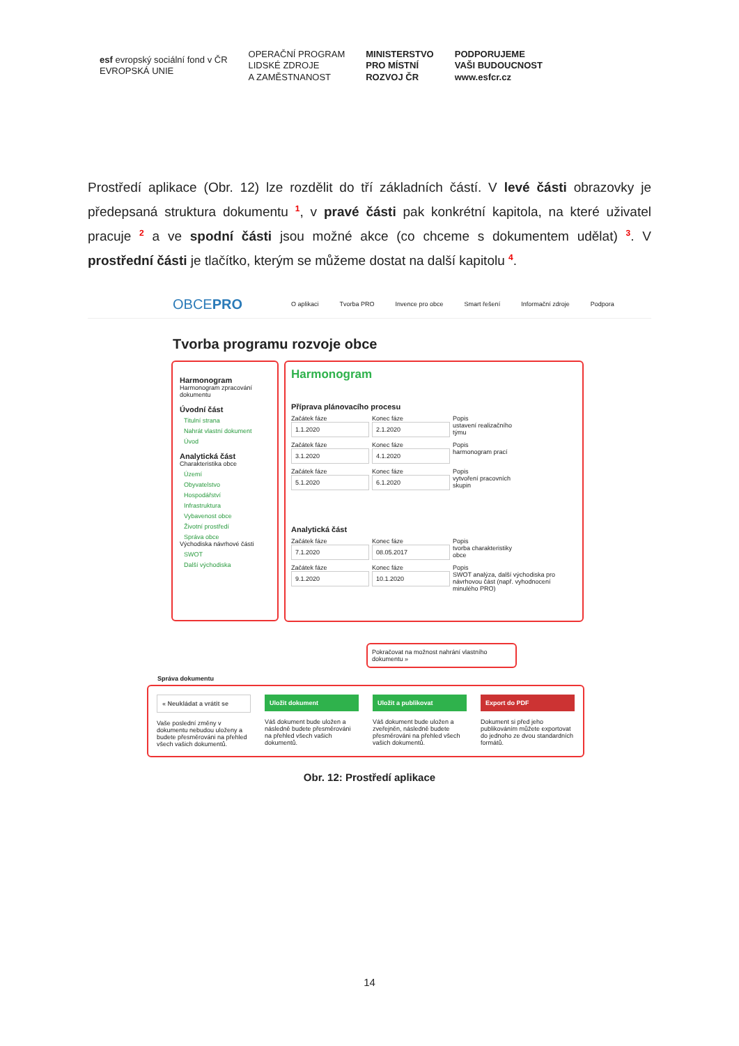esf evropský sociální fond v ČR
EVROPSKÁ UNIE
OPERAČNÍ PROGRAM
LIDSKÉ ZDROJE
A ZAMĚSTNANOST
MINISTERSTVO
PRO MÍSTNÍ
ROZVOJ ČR
PODPORUJEME
VAŠI BUDOUCNOST
www.esfcr.cz
Prostředí aplikace (Obr. 12) lze rozdělit do tří základních částí. V levé části obrazovky je předepsaná struktura dokumentu <sup>1</sup>, v pravé části pak konkrétní kapitola, na které uživatel pracuje <sup>2</sup> a ve spodní části jsou možné akce (co chceme s dokumentem udělat) <sup>3</sup>. V prostřední části je tlačítko, kterým se můžeme dostat na další kapitolu <sup>4</sup>.
OBCEPRO O aplikaci Tvorba PRO Invence pro obce Smart řešení Informační zdroje Podpora
Tvorba programu rozvoje obce
Harmonogram
Harmonogram zpracování dokumentu
Úvodní část
Titulní strana
Nahrát vlastní dokument
Úvod
Analytická část
Charakteristika obce
Území
Obyvatelstvo
Hospodářství
Infrastruktura
Vybavenost obce
Životní prostředí
Správa obce
Východiska návrhové části
SWOT
Další východiska
Harmonogram
Příprava plánovacího procesu
Začátek fáze
1.1.2020
Konec fáze
2.1.2020
Popis
ustavení realizačního týmu
Začátek fáze
3.1.2020
Konec fáze
4.1.2020
Popis
harmonogram prací
Začátek fáze
5.1.2020
Konec fáze
6.1.2020
Popis
vytvoření pracovních skupin
Analytická část
Začátek fáze
7.1.2020
Konec fáze
08.05.2017
Popis
tvorba charakteristiky obce
Začátek fáze
9.1.2020
Konec fáze
10.1.2020
Popis
SWOT analýza, další východiska pro návrhovou část (např. vyhodnocení minulého PRO)
Pokračovat na možnost nahrání vlastního dokumentu »
Správa dokumentu
« Neukládat a vrátit se
Vaše poslední změny v dokumentu nebudou uloženy a budete přesměrováni na přehled všech vašich dokumentů.
Uložit dokument
Váš dokument bude uložen a následně budete přesměrováni na přehled všech vašich dokumentů.
Uložit a publikovat
Váš dokument bude uložen a zveřejněn, následně budete přesměrováni na přehled všech vašich dokumentů.
Export do PDF
Dokument si před jeho publikováním můžete exportovat do jednoho ze dvou standardních formátů.
Obr. 12: Prostředí aplikace
14